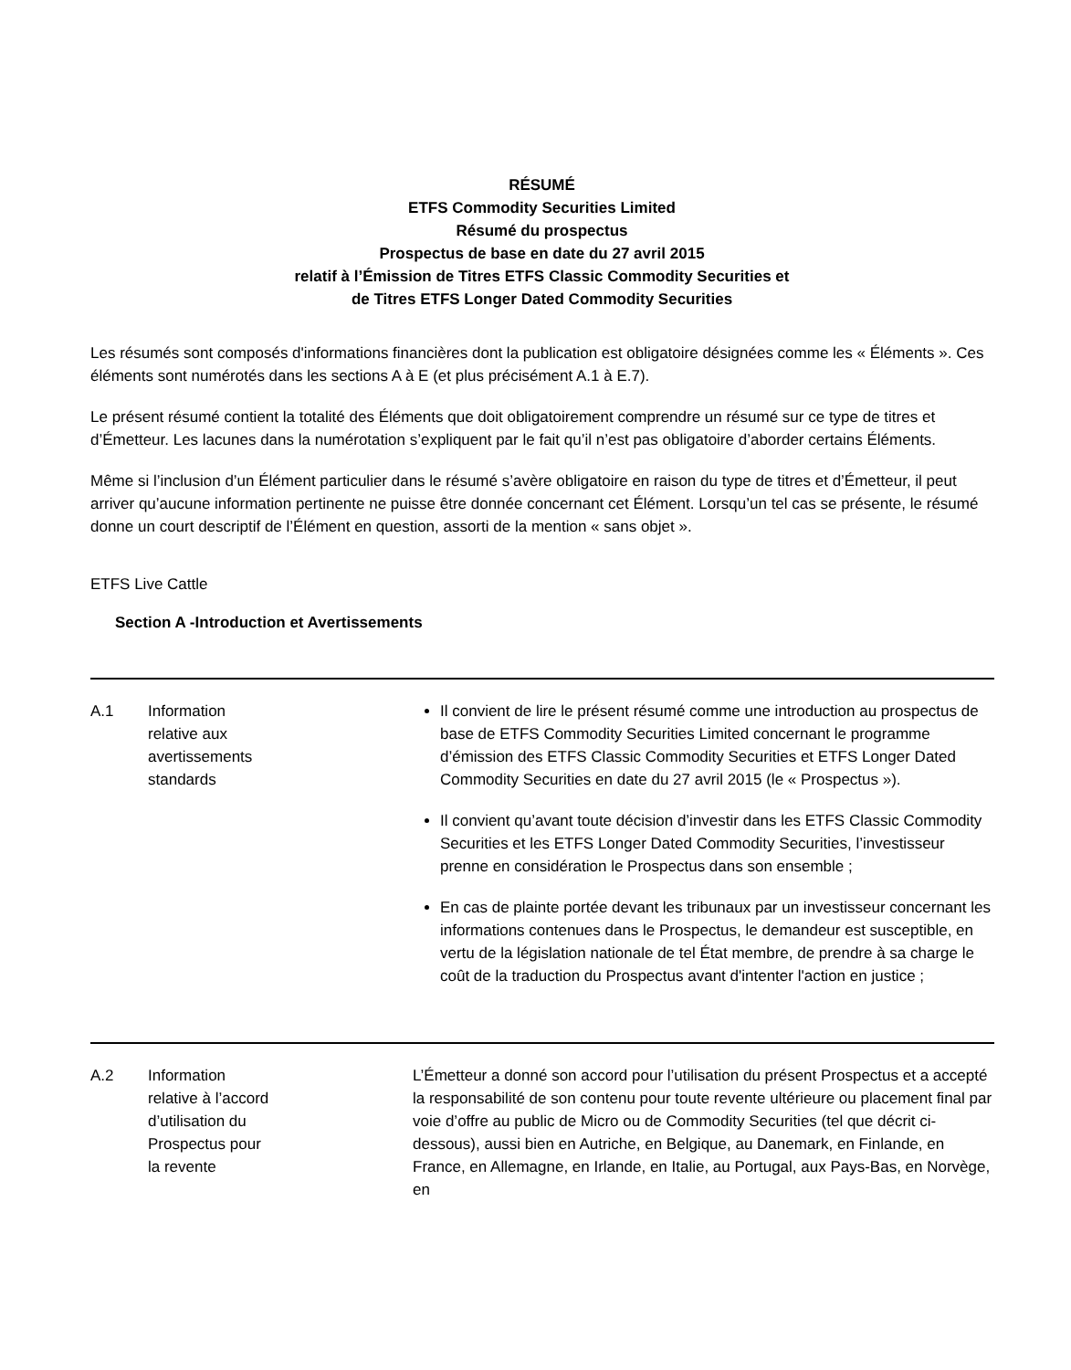RÉSUMÉ
ETFS Commodity Securities Limited
Résumé du prospectus
Prospectus de base en date du 27 avril 2015
relatif à l’Émission de Titres ETFS Classic Commodity Securities et
de Titres ETFS Longer Dated Commodity Securities
Les résumés sont composés d'informations financières dont la publication est obligatoire désignées comme les « Éléments ». Ces éléments sont numérotés dans les sections A à E (et plus précisément A.1 à E.7).
Le présent résumé contient la totalité des Éléments que doit obligatoirement comprendre un résumé sur ce type de titres et d’Émetteur. Les lacunes dans la numérotation s’expliquent par le fait qu’il n’est pas obligatoire d’aborder certains Éléments.
Même si l’inclusion d’un Élément particulier dans le résumé s’avère obligatoire en raison du type de titres et d’Émetteur, il peut arriver qu’aucune information pertinente ne puisse être donnée concernant cet Élément. Lorsqu’un tel cas se présente, le résumé donne un court descriptif de l’Élément en question, assorti de la mention « sans objet ».
ETFS Live Cattle
Section A -Introduction et Avertissements
| A.1 | Information relative aux avertissements standards | Il convient de lire le présent résumé comme une introduction au prospectus de base de ETFS Commodity Securities Limited concernant le programme d’émission des ETFS Classic Commodity Securities et ETFS Longer Dated Commodity Securities en date du 27 avril 2015 (le « Prospectus »). Il convient qu’avant toute décision d’investir dans les ETFS Classic Commodity Securities et les ETFS Longer Dated Commodity Securities, l’investisseur prenne en considération le Prospectus dans son ensemble ; En cas de plainte portée devant les tribunaux par un investisseur concernant les informations contenues dans le Prospectus, le demandeur est susceptible, en vertu de la législation nationale de tel État membre, de prendre à sa charge le coût de la traduction du Prospectus avant d'intenter l'action en justice ; |
| A.2 | Information relative à l’accord d’utilisation du Prospectus pour la revente | L’Émetteur a donné son accord pour l’utilisation du présent Prospectus et a accepté la responsabilité de son contenu pour toute revente ultérieure ou placement final par voie d’offre au public de Micro ou de Commodity Securities (tel que décrit ci-dessous), aussi bien en Autriche, en Belgique, au Danemark, en Finlande, en France, en Allemagne, en Irlande, en Italie, au Portugal, aux Pays-Bas, en Norvège, en |